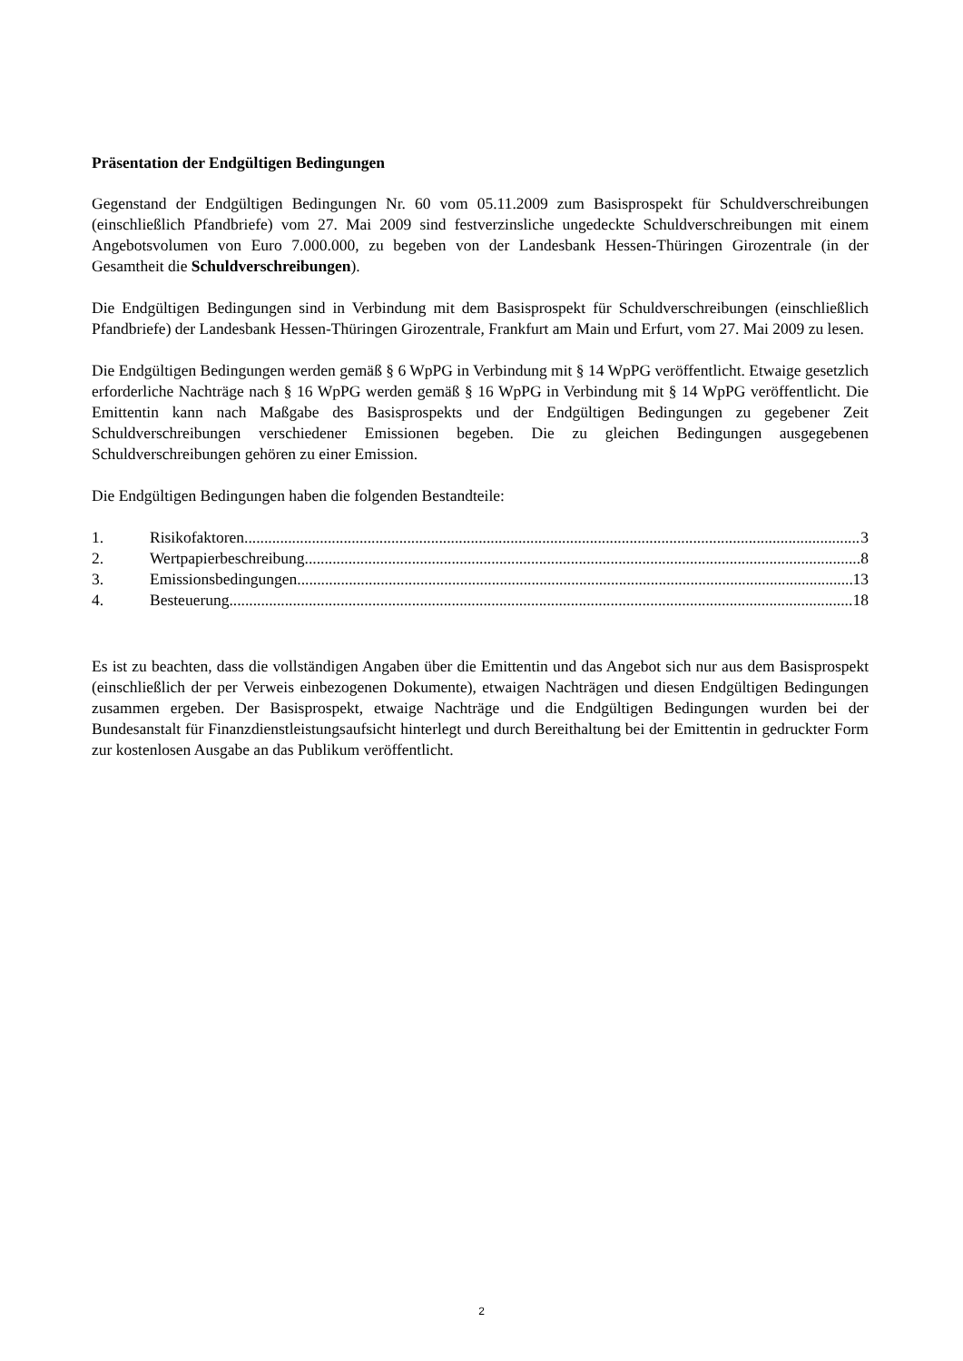Präsentation der Endgültigen Bedingungen
Gegenstand der Endgültigen Bedingungen Nr. 60 vom 05.11.2009 zum Basisprospekt für Schuldverschreibungen (einschließlich Pfandbriefe) vom 27. Mai 2009 sind festverzinsliche ungedeckte Schuldverschreibungen mit einem Angebotsvolumen von Euro 7.000.000, zu begeben von der Landesbank Hessen-Thüringen Girozentrale (in der Gesamtheit die Schuldverschreibungen).
Die Endgültigen Bedingungen sind in Verbindung mit dem Basisprospekt für Schuldverschreibungen (einschließlich Pfandbriefe) der Landesbank Hessen-Thüringen Girozentrale, Frankfurt am Main und Erfurt, vom 27. Mai 2009 zu lesen.
Die Endgültigen Bedingungen werden gemäß § 6 WpPG in Verbindung mit § 14 WpPG veröffentlicht. Etwaige gesetzlich erforderliche Nachträge nach § 16 WpPG werden gemäß § 16 WpPG in Verbindung mit § 14 WpPG veröffentlicht. Die Emittentin kann nach Maßgabe des Basisprospekts und der Endgültigen Bedingungen zu gegebener Zeit Schuldverschreibungen verschiedener Emissionen begeben. Die zu gleichen Bedingungen ausgegebenen Schuldverschreibungen gehören zu einer Emission.
Die Endgültigen Bedingungen haben die folgenden Bestandteile:
1. Risikofaktoren 3
2. Wertpapierbeschreibung 8
3. Emissionsbedingungen 13
4. Besteuerung 18
Es ist zu beachten, dass die vollständigen Angaben über die Emittentin und das Angebot sich nur aus dem Basisprospekt (einschließlich der per Verweis einbezogenen Dokumente), etwaigen Nachträgen und diesen Endgültigen Bedingungen zusammen ergeben. Der Basisprospekt, etwaige Nachträge und die Endgültigen Bedingungen wurden bei der Bundesanstalt für Finanzdienstleistungsaufsicht hinterlegt und durch Bereithaltung bei der Emittentin in gedruckter Form zur kostenlosen Ausgabe an das Publikum veröffentlicht.
2